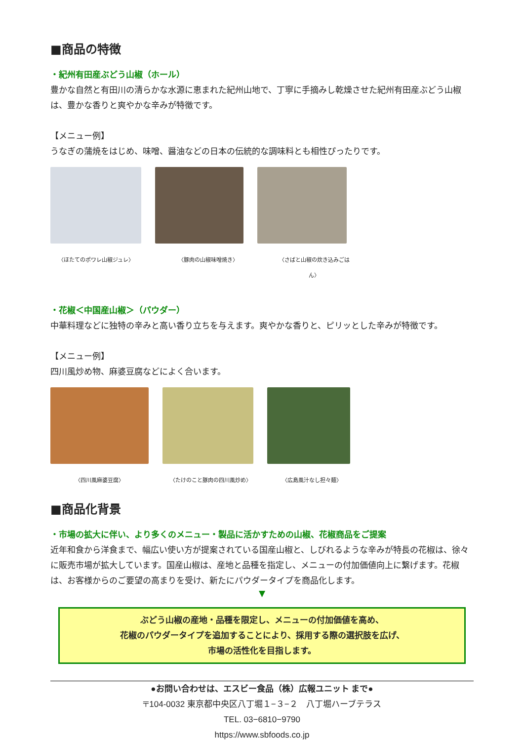■商品の特徴
・紀州有田産ぶどう山椒（ホール）
豊かな自然と有田川の清らかな水源に恵まれた紀州山地で、丁寧に手摘みし乾燥させた紀州有田産ぶどう山椒は、豊かな香りと爽やかな辛みが特徴です。
【メニュー例】
うなぎの蒲焼をはじめ、味噌、醤油などの日本の伝統的な調味料とも相性ぴったりです。
〈ほたてのポワレ山椒ジュレ〉 〈豚肉の山椒味噌焼き〉 〈さばと山椒の炊き込みごはん〉
・花椒＜中国産山椒＞（パウダー）
中華料理などに独特の辛みと高い香り立ちを与えます。爽やかな香りと、ピリッとした辛みが特徴です。
【メニュー例】
四川風炒め物、麻婆豆腐などによく合います。
〈四川風麻婆豆腐〉 〈たけのこと豚肉の四川風炒め〉 〈広島風汁なし担々麺〉
■商品化背景
・市場の拡大に伴い、より多くのメニュー・製品に活かすための山椒、花椒商品をご提案
近年和食から洋食まで、幅広い使い方が提案されている国産山椒と、しびれるような辛みが特長の花椒は、徐々に販売市場が拡大しています。国産山椒は、産地と品種を指定し、メニューの付加価値向上に繋げます。花椒は、お客様からのご要望の高まりを受け、新たにパウダータイプを商品化します。
▼
ぶどう山椒の産地・品種を限定し、メニューの付加価値を高め、
花椒のパウダータイプを追加することにより、採用する際の選択肢を広げ、
市場の活性化を目指します。
●お問い合わせは、エスビー食品（株）広報ユニット まで●
〒104-0032 東京都中央区八丁堀１−３−２　八丁堀ハーブテラス
TEL. 03−6810−9790
https://www.sbfoods.co.jp